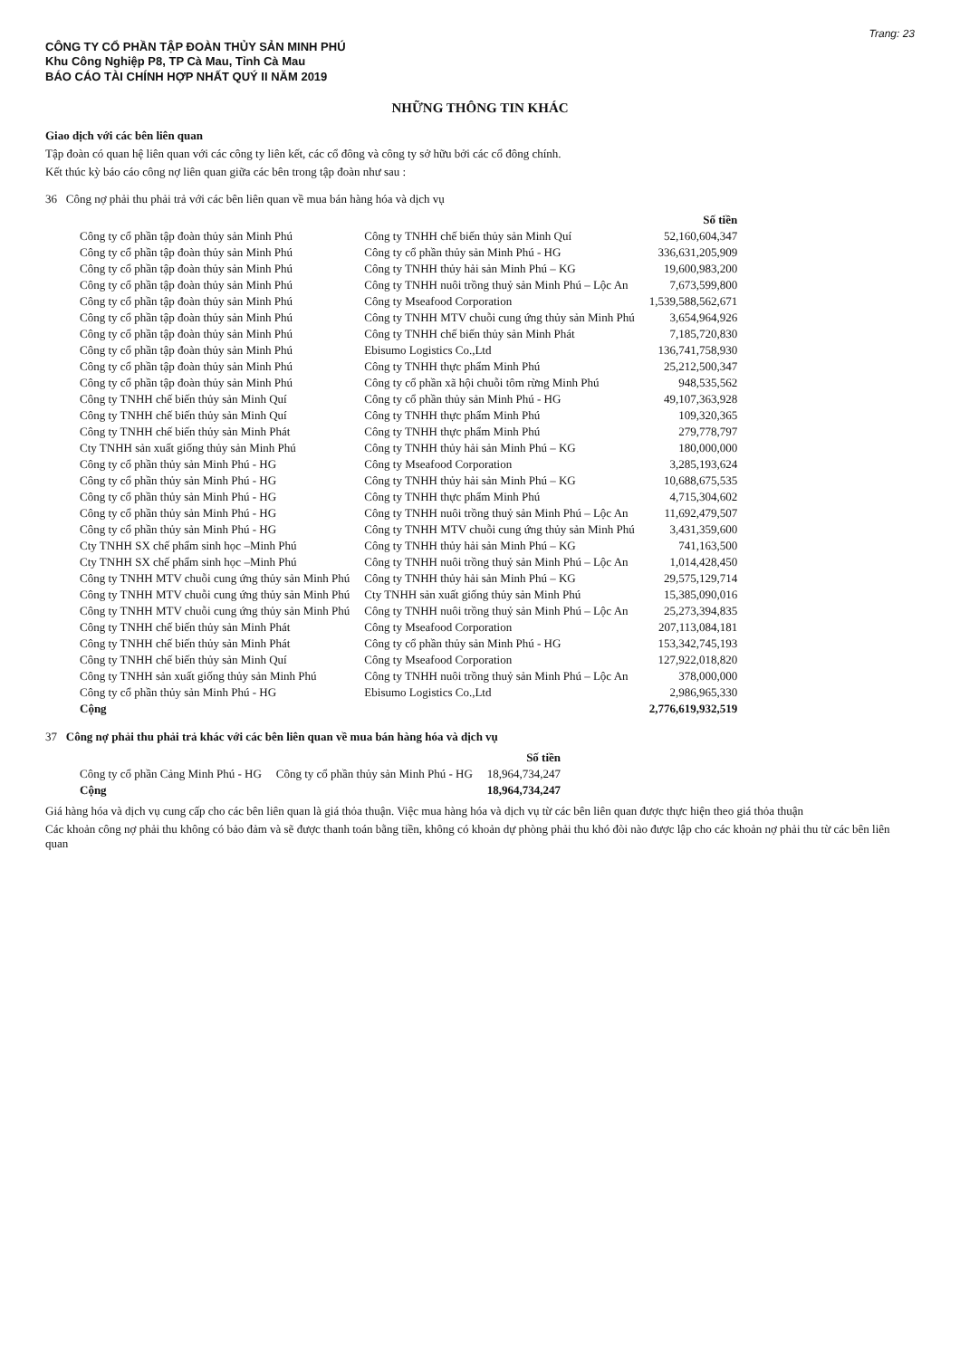Trang: 23
CÔNG TY CỔ PHẦN TẬP ĐOÀN THỦY SẢN MINH PHÚ
Khu Công Nghiệp P8, TP Cà Mau, Tỉnh Cà Mau
BÁO CÁO TÀI CHÍNH HỢP NHẤT QUÝ II NĂM 2019
NHỮNG THÔNG TIN KHÁC
Giao dịch với các bên liên quan
Tập đoàn có quan hệ liên quan với các công ty liên kết, các cổ đông và công ty sở hữu bởi các cổ đông chính.
Kết thúc kỳ báo cáo công nợ liên quan giữa các bên trong tập đoàn như sau :
36 Công nợ phải thu phải trả với các bên liên quan về mua bán hàng hóa và dịch vụ
| | | Số tiền |
| --- | --- | --- |
| Công ty cổ phần tập đoàn thủy sản Minh Phú | Công ty TNHH chế biến thủy sản Minh Quí | 52,160,604,347 |
| Công ty cổ phần tập đoàn thủy sản Minh Phú | Công ty cổ phần thủy sản Minh Phú - HG | 336,631,205,909 |
| Công ty cổ phần tập đoàn thủy sản Minh Phú | Công ty TNHH thủy hải sản Minh Phú – KG | 19,600,983,200 |
| Công ty cổ phần tập đoàn thủy sản Minh Phú | Công ty TNHH nuôi trồng thuỷ sản Minh Phú – Lộc An | 7,673,599,800 |
| Công ty cổ phần tập đoàn thủy sản Minh Phú | Công ty Mseafood Corporation | 1,539,588,562,671 |
| Công ty cổ phần tập đoàn thủy sản Minh Phú | Công ty TNHH MTV chuỗi cung ứng thủy sản Minh Phú | 3,654,964,926 |
| Công ty cổ phần tập đoàn thủy sản Minh Phú | Công ty TNHH chế biến thủy sản Minh Phát | 7,185,720,830 |
| Công ty cổ phần tập đoàn thủy sản Minh Phú | Ebisumo Logistics Co.,Ltd | 136,741,758,930 |
| Công ty cổ phần tập đoàn thủy sản Minh Phú | Công ty TNHH thực phẩm Minh Phú | 25,212,500,347 |
| Công ty cổ phần tập đoàn thủy sản Minh Phú | Công ty cổ phần xã hội chuỗi tôm rừng Minh Phú | 948,535,562 |
| Công ty TNHH chế biến thủy sản Minh Quí | Công ty cổ phần thủy sản Minh Phú - HG | 49,107,363,928 |
| Công ty TNHH chế biến thủy sản Minh Quí | Công ty TNHH thực phẩm Minh Phú | 109,320,365 |
| Công ty TNHH chế biến thủy sản Minh Phát | Công ty TNHH thực phẩm Minh Phú | 279,778,797 |
| Cty TNHH sản xuất giống thủy sản Minh Phú | Công ty TNHH thủy hải sản Minh Phú – KG | 180,000,000 |
| Công ty cổ phần thủy sản Minh Phú - HG | Công ty Mseafood Corporation | 3,285,193,624 |
| Công ty cổ phần thủy sản Minh Phú - HG | Công ty TNHH thủy hải sản Minh Phú – KG | 10,688,675,535 |
| Công ty cổ phần thủy sản Minh Phú - HG | Công ty TNHH thực phẩm Minh Phú | 4,715,304,602 |
| Công ty cổ phần thủy sản Minh Phú - HG | Công ty TNHH nuôi trồng thuỷ sản Minh Phú – Lộc An | 11,692,479,507 |
| Công ty cổ phần thủy sản Minh Phú - HG | Công ty TNHH MTV chuỗi cung ứng thủy sản Minh Phú | 3,431,359,600 |
| Cty TNHH SX chế phẩm sinh học –Minh Phú | Công ty TNHH thủy hải sản Minh Phú – KG | 741,163,500 |
| Cty TNHH SX chế phẩm sinh học –Minh Phú | Công ty TNHH nuôi trồng thuỷ sản Minh Phú – Lộc An | 1,014,428,450 |
| Công ty TNHH MTV chuỗi cung ứng thủy sản Minh Phú | Công ty TNHH thủy hải sản Minh Phú – KG | 29,575,129,714 |
| Công ty TNHH MTV chuỗi cung ứng thủy sản Minh Phú | Cty TNHH sản xuất giống thủy sản Minh Phú | 15,385,090,016 |
| Công ty TNHH MTV chuỗi cung ứng thủy sản Minh Phú | Công ty TNHH nuôi trồng thuỷ sản Minh Phú – Lộc An | 25,273,394,835 |
| Công ty TNHH chế biến thủy sản Minh Phát | Công ty Mseafood Corporation | 207,113,084,181 |
| Công ty TNHH chế biến thủy sản Minh Phát | Công ty cổ phần thủy sản Minh Phú - HG | 153,342,745,193 |
| Công ty TNHH chế biến thủy sản Minh Quí | Công ty Mseafood Corporation | 127,922,018,820 |
| Công ty TNHH sản xuất giống thủy sản Minh Phú | Công ty TNHH nuôi trồng thuỷ sản Minh Phú – Lộc An | 378,000,000 |
| Công ty cổ phần thủy sản Minh Phú - HG | Ebisumo Logistics Co.,Ltd | 2,986,965,330 |
| Cộng | | 2,776,619,932,519 |
37 Công nợ phải thu phải trả khác với các bên liên quan về mua bán hàng hóa và dịch vụ
| | | Số tiền |
| --- | --- | --- |
| Công ty cổ phần Cảng Minh Phú - HG | Công ty cổ phần thủy sản Minh Phú - HG | 18,964,734,247 |
| Cộng | | 18,964,734,247 |
Giá hàng hóa và dịch vụ cung cấp cho các bên liên quan là giá thỏa thuận. Việc mua hàng hóa và dịch vụ từ các bên liên quan được thực hiện theo giá thỏa thuận
Các khoản công nợ phải thu không có bảo đảm và sẽ được thanh toán bằng tiền, không có khoản dự phòng phải thu khó đòi nào được lập cho các khoản nợ phải thu từ các bên liên quan